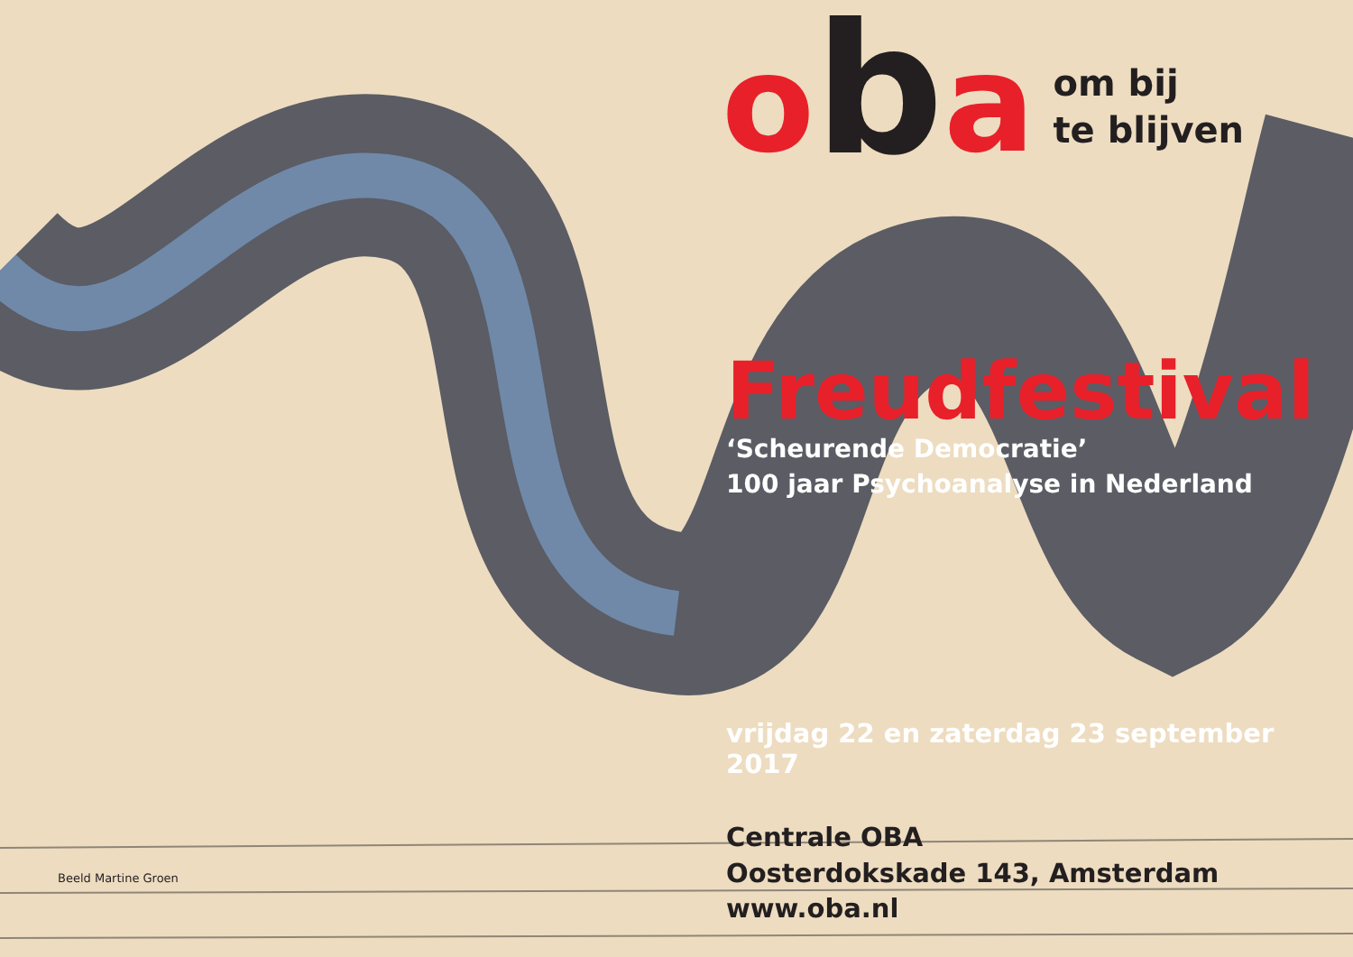ob a
om bij
te blijven
Freudfestival
‘Scheurende Democratie’
100 jaar Psychoanalyse in Nederland
vrijdag 22 en zaterdag 23 september 2017
Centrale OBA
Oosterdokskade 143, Amsterdam
www.oba.nl
Beeld Martine Groen